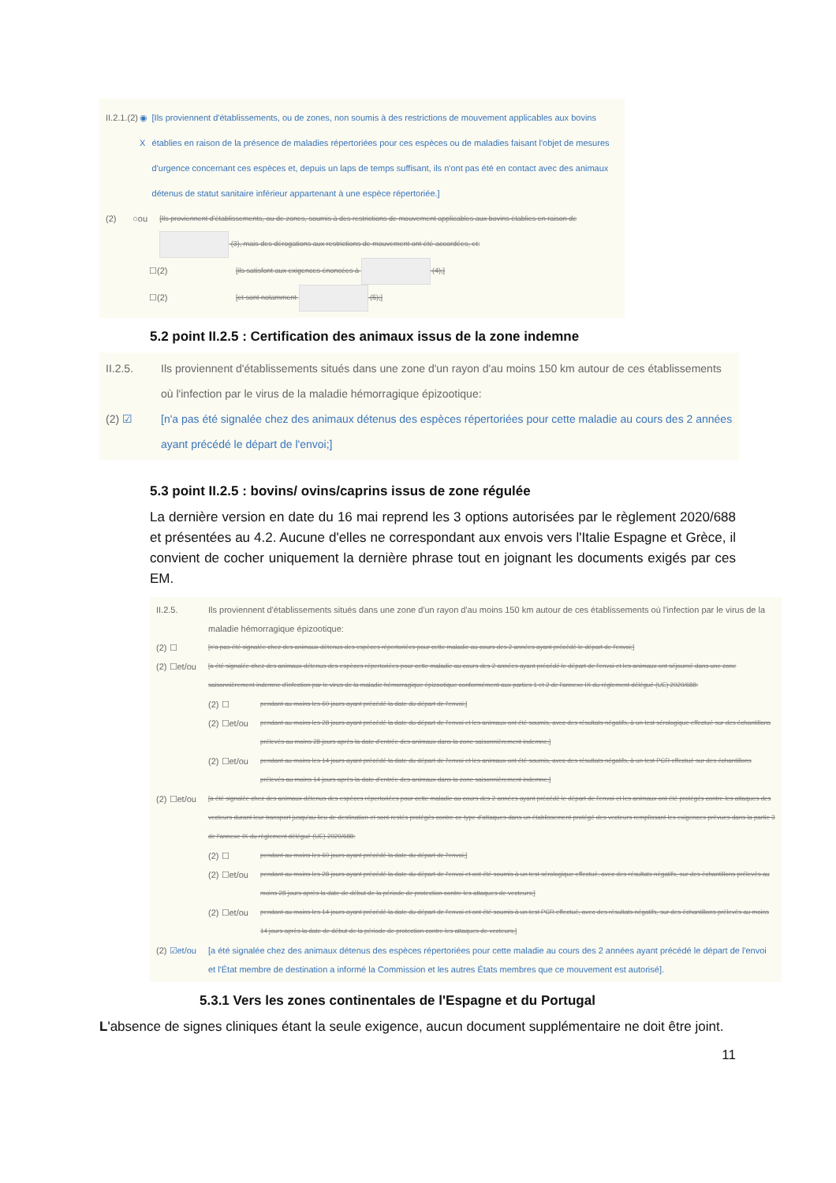II.2.1. (2) ◉ X [Ils proviennent d'établissements, ou de zones, non soumis à des restrictions de mouvement applicables aux bovins établies en raison de la présence de maladies répertoriées pour ces espèces ou de maladies faisant l'objet de mesures d'urgence concernant ces espèces et, depuis un laps de temps suffisant, ils n'ont pas été en contact avec des animaux détenus de statut sanitaire inférieur appartenant à une espèce répertoriée.]
(2) ○ou [Ils proviennent d'établissements, ou de zones, soumis à des restrictions de mouvement applicables aux bovins établies en raison de (3), mais des dérogations aux restrictions de mouvement ont été accordées, et:
☐(2) [ils satisfont aux exigences énoncées à (4);]
☐(2) [et sont notamment (5);]
5.2 point II.2.5 : Certification des animaux issus de la zone indemne
II.2.5. Ils proviennent d'établissements situés dans une zone d'un rayon d'au moins 150 km autour de ces établissements où l'infection par le virus de la maladie hémorragique épizootique:
(2) ☑ [n'a pas été signalée chez des animaux détenus des espèces répertoriées pour cette maladie au cours des 2 années ayant précédé le départ de l'envoi;]
5.3 point II.2.5 : bovins/ ovins/caprins issus de zone régulée
La dernière version en date du 16 mai reprend les 3 options autorisées par le règlement 2020/688 et présentées au 4.2. Aucune d'elles ne correspondant aux envois vers l'Italie Espagne et Grèce, il convient de cocher uniquement la dernière phrase tout en joignant les documents exigés par ces EM.
II.2.5. Ils proviennent d'établissements situés dans une zone d'un rayon d'au moins 150 km autour de ces établissements où l'infection par le virus de la maladie hémorragique épizootique:
(2) ☐ [n'a pas été signalée chez des animaux détenus des espèces répertoriées pour cette maladie au cours des 2 années ayant précédé le départ de l'envoi;]
(2) ☐et/ou [a été signalée chez des animaux détenus des espèces répertoriées pour cette maladie au cours des 2 années ayant précédé le départ de l'envoi et les animaux ont séjourné dans une zone saisonnièrement indemne d'infection par le virus de la maladie hémorragique épizootique conformément aux parties 1 et 2 de l'annexe IX du règlement délégué (UE) 2020/688:
(2) ☐ pendant au moins les 60 jours ayant précédé la date du départ de l'envoi;]
(2) ☐et/ou pendant au moins les 28 jours ayant précédé la date du départ de l'envoi et les animaux ont été soumis, avec des résultats négatifs, à un test sérologique effectué sur des échantillons prélevés au moins 28 jours après la date d'entrée des animaux dans la zone saisonnièrement indemne;]
(2) ☐et/ou pendant au moins les 14 jours ayant précédé la date du départ de l'envoi et les animaux ont été soumis, avec des résultats négatifs, à un test PCR effectué sur des échantillons prélevés au moins 14 jours après la date d'entrée des animaux dans la zone saisonnièrement indemne;]
(2) ☐et/ou [a été signalée chez des animaux détenus des espèces répertoriées pour cette maladie au cours des 2 années ayant précédé le départ de l'envoi et les animaux ont été protégés contre les attaques des vecteurs durant leur transport jusqu'au lieu de destination et sont restés protégés contre ce type d'attaques dans un établissement protégé des vecteurs remplissant les exigences prévues dans la partie 3 de l'annexe IX du règlement délégué (UE) 2020/688:
(2) ☐ pendant au moins les 60 jours ayant précédé la date du départ de l'envoi;]
(2) ☐et/ou pendant au moins les 28 jours ayant précédé la date du départ de l'envoi et ont été soumis à un test sérologique effectué, avec des résultats négatifs, sur des échantillons prélevés au moins 28 jours après la date de début de la période de protection contre les attaques de vecteurs;]
(2) ☐et/ou pendant au moins les 14 jours ayant précédé la date du départ de l'envoi et ont été soumis à un test PCR effectué, avec des résultats négatifs, sur des échantillons prélevés au moins 14 jours après la date de début de la période de protection contre les attaques de vecteurs;]
(2) ☑et/ou [a été signalée chez des animaux détenus des espèces répertoriées pour cette maladie au cours des 2 années ayant précédé le départ de l'envoi et l'État membre de destination a informé la Commission et les autres États membres que ce mouvement est autorisé].
5.3.1 Vers les zones continentales de l'Espagne et du Portugal
L'absence de signes cliniques étant la seule exigence, aucun document supplémentaire ne doit être joint.
11